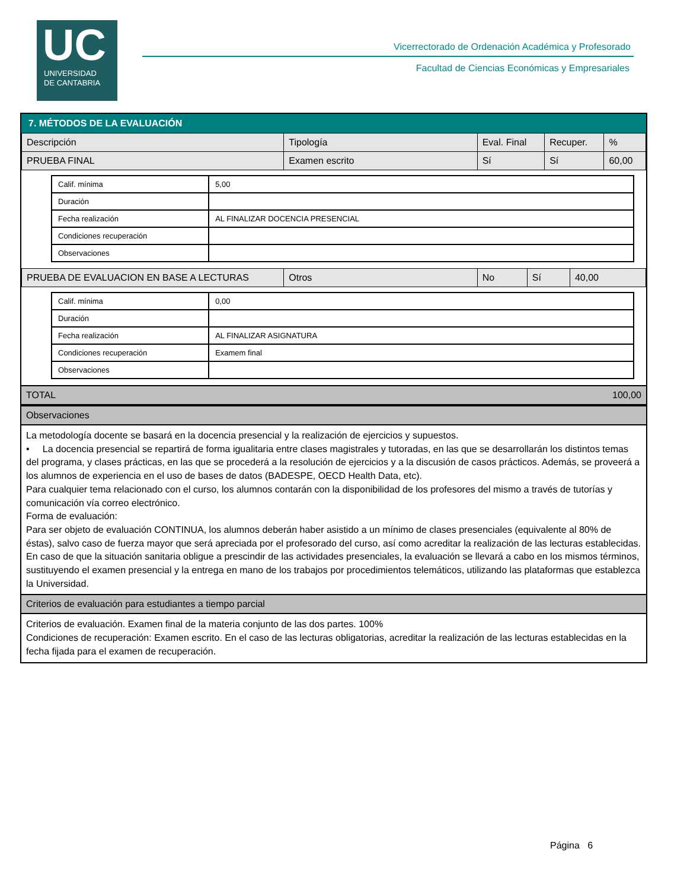UC
UNIVERSIDAD
DE CANTABRIA
Vicerrectorado de Ordenación Académica y Profesorado
Facultad de Ciencias Económicas y Empresariales
7. MÉTODOS DE LA EVALUACIÓN
| Descripción | Tipología | Eval. Final | Recuper. | % |
| --- | --- | --- | --- | --- |
| PRUEBA FINAL | Examen escrito | Sí | Sí | 60,00 |
| Calif. mínima | 5,00 |
| Duración | |
| Fecha realización | AL FINALIZAR DOCENCIA PRESENCIAL |
| Condiciones recuperación | |
| Observaciones | |
| PRUEBA DE EVALUACION EN BASE A LECTURAS | Otros | No | Sí | 40,00 |
| Calif. mínima | 0,00 |
| Duración | |
| Fecha realización | AL FINALIZAR ASIGNATURA |
| Condiciones recuperación | Examem final |
| Observaciones | |
TOTAL 100,00
Observaciones
La metodología docente se basará en la docencia presencial y la realización de ejercicios y supuestos.
• La docencia presencial se repartirá de forma igualitaria entre clases magistrales y tutoradas, en las que se desarrollarán los distintos temas del programa, y clases prácticas, en las que se procederá a la resolución de ejercicios y a la discusión de casos prácticos. Además, se proveerá a los alumnos de experiencia en el uso de bases de datos (BADESPE, OECD Health Data, etc).
Para cualquier tema relacionado con el curso, los alumnos contarán con la disponibilidad de los profesores del mismo a través de tutorías y comunicación vía correo electrónico.
Forma de evaluación:
Para ser objeto de evaluación CONTINUA, los alumnos deberán haber asistido a un mínimo de clases presenciales (equivalente al 80% de éstas), salvo caso de fuerza mayor que será apreciada por el profesorado del curso, así como acreditar la realización de las lecturas establecidas.
En caso de que la situación sanitaria obligue a prescindir de las actividades presenciales, la evaluación se llevará a cabo en los mismos términos, sustituyendo el examen presencial y la entrega en mano de los trabajos por procedimientos telemáticos, utilizando las plataformas que establezca la Universidad.
Criterios de evaluación para estudiantes a tiempo parcial
Criterios de evaluación. Examen final de la materia conjunto de las dos partes. 100%
Condiciones de recuperación: Examen escrito. En el caso de las lecturas obligatorias, acreditar la realización de las lecturas establecidas en la fecha fijada para el examen de recuperación.
Página 6